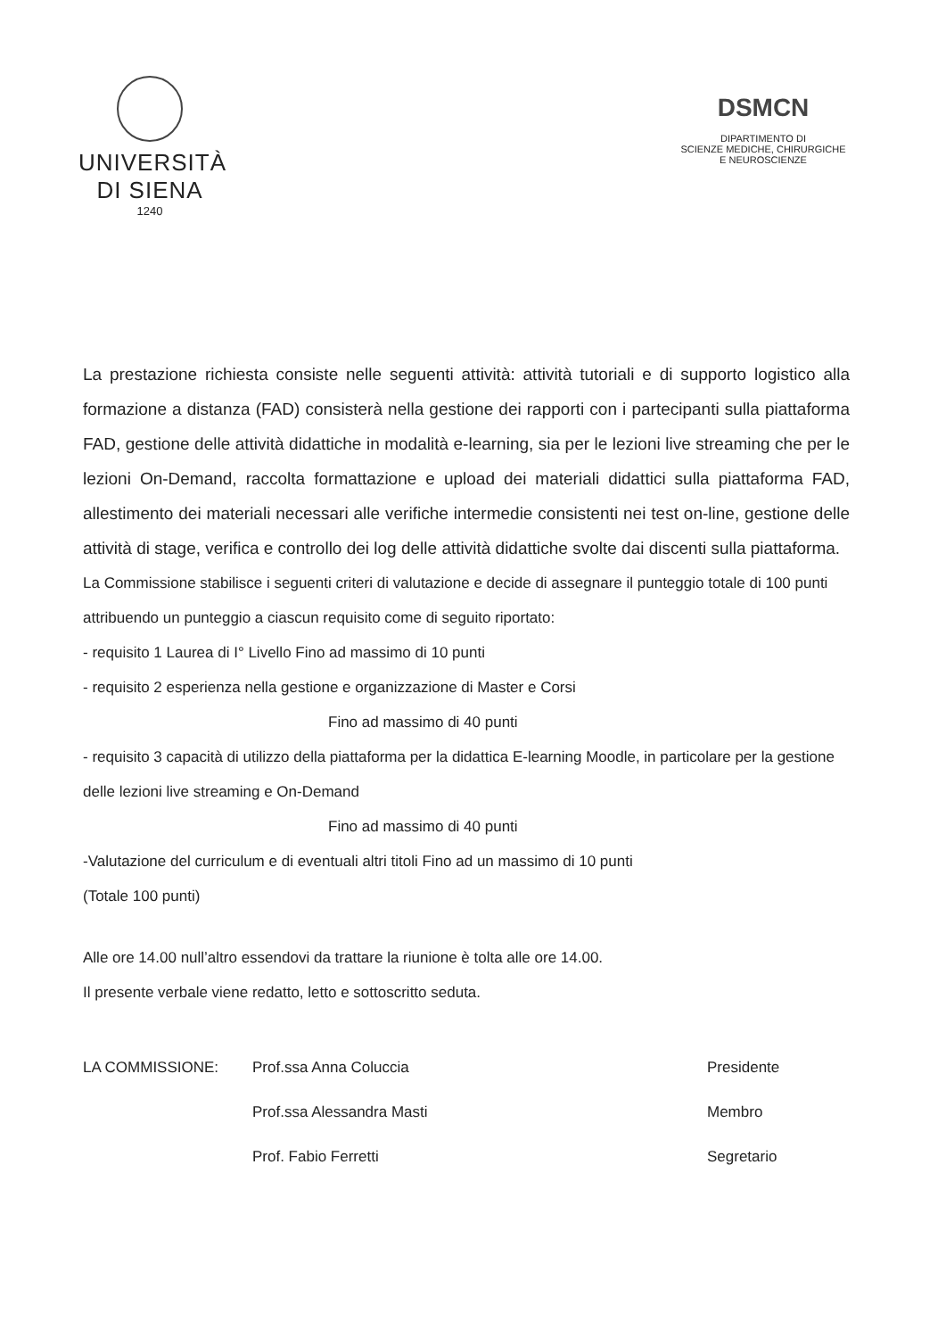UNIVERSITÀ
DI SIENA
1240
DSMCN
DIPARTIMENTO DI
SCIENZE MEDICHE, CHIRURGICHE
E NEUROSCIENZE
La prestazione richiesta consiste nelle seguenti attività: attività tutoriali e di supporto logistico alla formazione a distanza (FAD) consisterà nella gestione dei rapporti con i partecipanti sulla piattaforma FAD, gestione delle attività didattiche in modalità e-learning, sia per le lezioni live streaming che per le lezioni On-Demand, raccolta formattazione e upload dei materiali didattici sulla piattaforma FAD, allestimento dei materiali necessari alle verifiche intermedie consistenti nei test on-line, gestione delle attività di stage, verifica e controllo dei log delle attività didattiche svolte dai discenti sulla piattaforma.
La Commissione stabilisce i seguenti criteri di valutazione e decide di assegnare il punteggio totale di 100 punti attribuendo un punteggio a ciascun requisito come di seguito riportato:
- requisito 1 Laurea di I° Livello Fino ad massimo di 10 punti
- requisito 2 esperienza nella gestione e organizzazione di Master e Corsi
Fino ad massimo di 40 punti
- requisito 3 capacità di utilizzo della piattaforma per la didattica E-learning Moodle, in particolare per la gestione delle lezioni live streaming e On-Demand
Fino ad massimo di 40 punti
-Valutazione del curriculum e di eventuali altri titoli Fino ad un massimo di 10 punti
(Totale 100 punti)
Alle ore 14.00 null’altro essendovi da trattare la riunione è tolta alle ore 14.00.
Il presente verbale viene redatto, letto e sottoscritto seduta.
LA COMMISSIONE: Prof.ssa Anna Coluccia
Prof.ssa Alessandra Masti
Prof. Fabio Ferretti
Presidente
Membro
Segretario